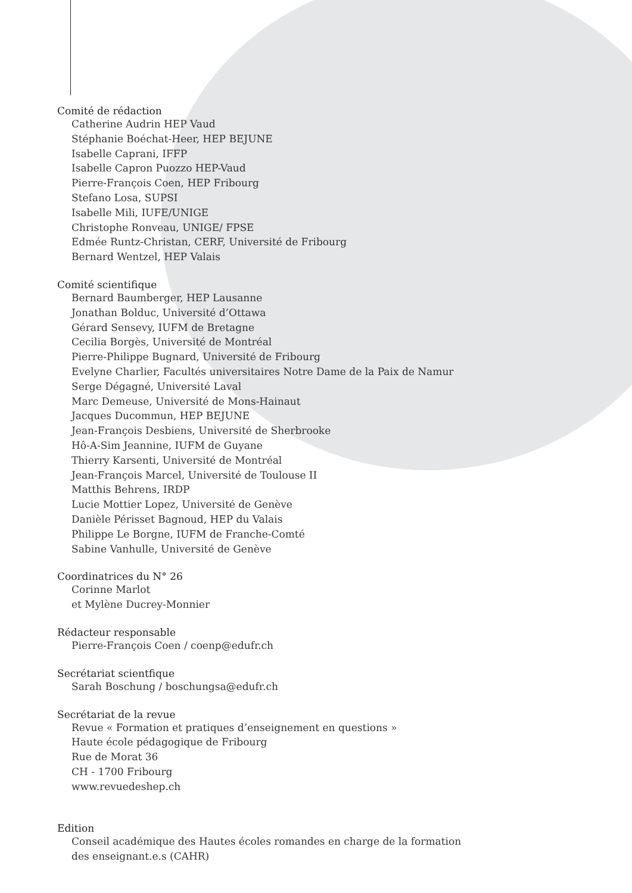Comité de rédaction
Catherine Audrin HEP Vaud
Stéphanie Boéchat-Heer, HEP BEJUNE
Isabelle Caprani, IFFP
Isabelle Capron Puozzo HEP-Vaud
Pierre-François Coen, HEP Fribourg
Stefano Losa, SUPSI
Isabelle Mili, IUFE/UNIGE
Christophe Ronveau, UNIGE/ FPSE
Edmée Runtz-Christan, CERF, Université de Fribourg
Bernard Wentzel, HEP Valais
Comité scientifique
Bernard Baumberger, HEP Lausanne
Jonathan Bolduc, Université d’Ottawa
Gérard Sensevy, IUFM de Bretagne
Cecilia Borgès, Université de Montréal
Pierre-Philippe Bugnard, Université de Fribourg
Evelyne Charlier, Facultés universitaires Notre Dame de la Paix de Namur
Serge Dégagné, Université Laval
Marc Demeuse, Université de Mons-Hainaut
Jacques Ducommun, HEP BEJUNE
Jean-François Desbiens, Université de Sherbrooke
Hô-A-Sim Jeannine, IUFM de Guyane
Thierry Karsenti, Université de Montréal
Jean-François Marcel, Université de Toulouse II
Matthis Behrens, IRDP
Lucie Mottier Lopez, Université de Genève
Danièle Périsset Bagnoud, HEP du Valais
Philippe Le Borgne, IUFM de Franche-Comté
Sabine Vanhulle, Université de Genève
Coordinatrices du N° 26
Corinne Marlot
et Mylène Ducrey-Monnier
Rédacteur responsable
Pierre-François Coen / coenp@edufr.ch
Secrétariat scientfique
Sarah Boschung / boschungsa@edufr.ch
Secrétariat de la revue
Revue « Formation et pratiques d’enseignement en questions »
Haute école pédagogique de Fribourg
Rue de Morat 36
CH - 1700 Fribourg
www.revuedeshep.ch
Edition
Conseil académique des Hautes écoles romandes en charge de la formation
des enseignant.e.s (CAHR)